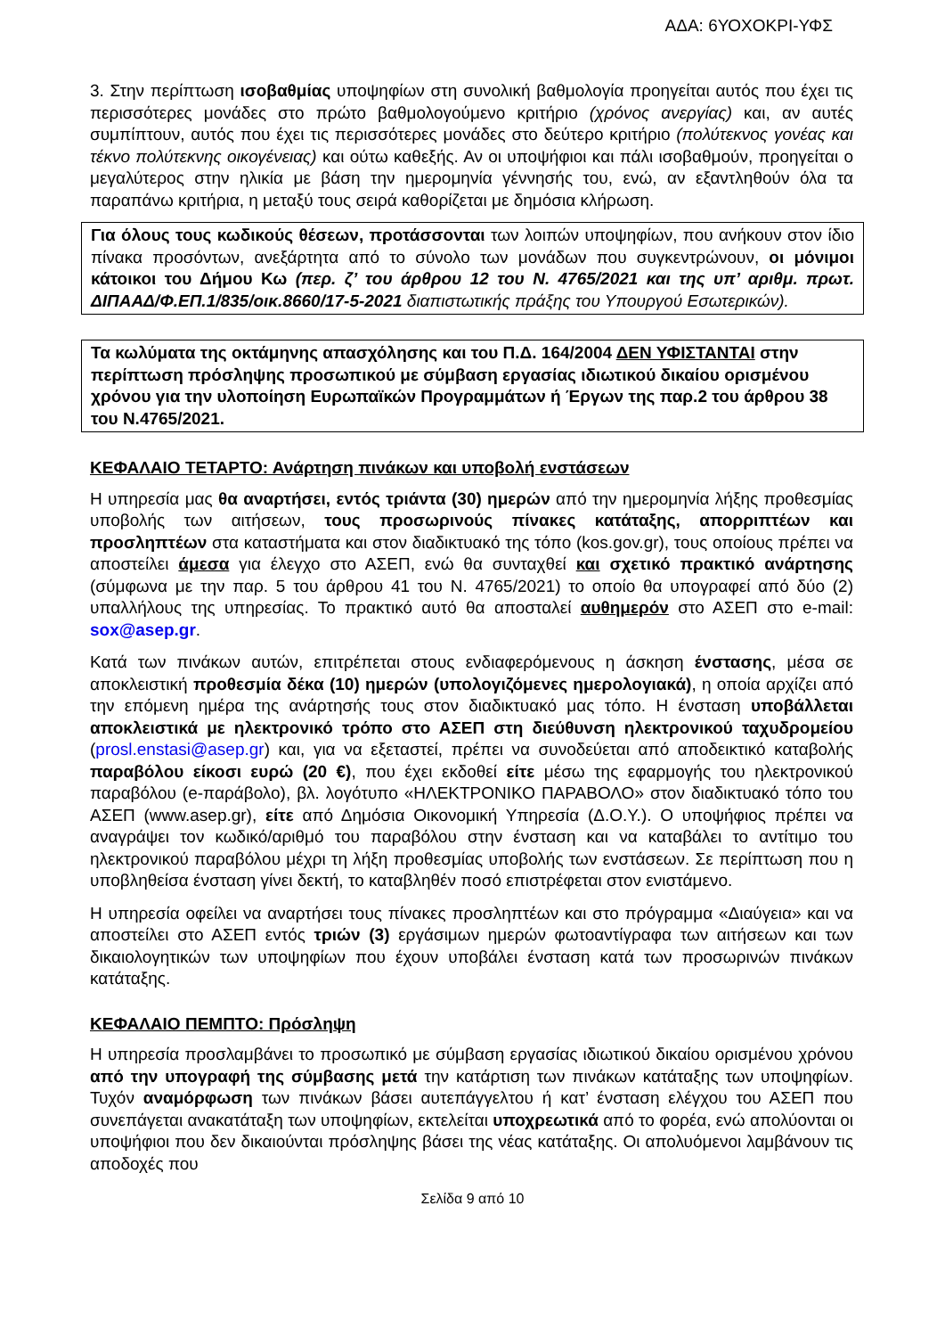ΑΔΑ: 6ΥΟΧΟΚΡΙ-ΥΦΣ
3. Στην περίπτωση ισοβαθμίας υποψηφίων στη συνολική βαθμολογία προηγείται αυτός που έχει τις περισσότερες μονάδες στο πρώτο βαθμολογούμενο κριτήριο (χρόνος ανεργίας) και, αν αυτές συμπίπτουν, αυτός που έχει τις περισσότερες μονάδες στο δεύτερο κριτήριο (πολύτεκνος γονέας και τέκνο πολύτεκνης οικογένειας) και ούτω καθεξής. Αν οι υποψήφιοι και πάλι ισοβαθμούν, προηγείται ο μεγαλύτερος στην ηλικία με βάση την ημερομηνία γέννησής του, ενώ, αν εξαντληθούν όλα τα παραπάνω κριτήρια, η μεταξύ τους σειρά καθορίζεται με δημόσια κλήρωση.
Για όλους τους κωδικούς θέσεων, προτάσσονται των λοιπών υποψηφίων, που ανήκουν στον ίδιο πίνακα προσόντων, ανεξάρτητα από το σύνολο των μονάδων που συγκεντρώνουν, οι μόνιμοι κάτοικοι του Δήμου Κω (περ. ζ’ του άρθρου 12 του Ν. 4765/2021 και της υπ’ αριθμ. πρωτ. ΔΙΠΑΑΔ/Φ.ΕΠ.1/835/οικ.8660/17-5-2021 διαπιστωτικής πράξης του Υπουργού Εσωτερικών).
Τα κωλύματα της οκτάμηνης απασχόλησης και του Π.Δ. 164/2004 ΔΕΝ ΥΦΙΣΤΑΝΤΑΙ στην περίπτωση πρόσληψης προσωπικού με σύμβαση εργασίας ιδιωτικού δικαίου ορισμένου χρόνου για την υλοποίηση Ευρωπαϊκών Προγραμμάτων ή Έργων της παρ.2 του άρθρου 38 του Ν.4765/2021.
ΚΕΦΑΛΑΙΟ ΤΕΤΑΡΤΟ: Ανάρτηση πινάκων και υποβολή ενστάσεων
Η υπηρεσία μας θα αναρτήσει, εντός τριάντα (30) ημερών από την ημερομηνία λήξης προθεσμίας υποβολής των αιτήσεων, τους προσωρινούς πίνακες κατάταξης, απορριπτέων και προσληπτέων στα καταστήματα και στον διαδικτυακό της τόπο (kos.gov.gr), τους οποίους πρέπει να αποστείλει άμεσα για έλεγχο στο ΑΣΕΠ, ενώ θα συνταχθεί και σχετικό πρακτικό ανάρτησης (σύμφωνα με την παρ. 5 του άρθρου 41 του Ν. 4765/2021) το οποίο θα υπογραφεί από δύο (2) υπαλλήλους της υπηρεσίας. Το πρακτικό αυτό θα αποσταλεί αυθημερόν στο ΑΣΕΠ στο e-mail: sox@asep.gr.
Κατά των πινάκων αυτών, επιτρέπεται στους ενδιαφερόμενους η άσκηση ένστασης, μέσα σε αποκλειστική προθεσμία δέκα (10) ημερών (υπολογιζόμενες ημερολογιακά), η οποία αρχίζει από την επόμενη ημέρα της ανάρτησής τους στον διαδικτυακό μας τόπο. Η ένσταση υποβάλλεται αποκλειστικά με ηλεκτρονικό τρόπο στο ΑΣΕΠ στη διεύθυνση ηλεκτρονικού ταχυδρομείου (prosl.enstasi@asep.gr) και, για να εξεταστεί, πρέπει να συνοδεύεται από αποδεικτικό καταβολής παραβόλου είκοσι ευρώ (20 €), που έχει εκδοθεί είτε μέσω της εφαρμογής του ηλεκτρονικού παραβόλου (e-παράβολο), βλ. λογότυπο «ΗΛΕΚΤΡΟΝΙΚΟ ΠΑΡΑΒΟΛΟ» στον διαδικτυακό τόπο του ΑΣΕΠ (www.asep.gr), είτε από Δημόσια Οικονομική Υπηρεσία (Δ.Ο.Υ.). Ο υποψήφιος πρέπει να αναγράψει τον κωδικό/αριθμό του παραβόλου στην ένσταση και να καταβάλει το αντίτιμο του ηλεκτρονικού παραβόλου μέχρι τη λήξη προθεσμίας υποβολής των ενστάσεων. Σε περίπτωση που η υποβληθείσα ένσταση γίνει δεκτή, το καταβληθέν ποσό επιστρέφεται στον ενιστάμενο.
Η υπηρεσία οφείλει να αναρτήσει τους πίνακες προσληπτέων και στο πρόγραμμα «Διαύγεια» και να αποστείλει στο ΑΣΕΠ εντός τριών (3) εργάσιμων ημερών φωτοαντίγραφα των αιτήσεων και των δικαιολογητικών των υποψηφίων που έχουν υποβάλει ένσταση κατά των προσωρινών πινάκων κατάταξης.
ΚΕΦΑΛΑΙΟ ΠΕΜΠΤΟ: Πρόσληψη
Η υπηρεσία προσλαμβάνει το προσωπικό με σύμβαση εργασίας ιδιωτικού δικαίου ορισμένου χρόνου από την υπογραφή της σύμβασης μετά την κατάρτιση των πινάκων κατάταξης των υποψηφίων. Τυχόν αναμόρφωση των πινάκων βάσει αυτεπάγγελτου ή κατ’ ένσταση ελέγχου του ΑΣΕΠ που συνεπάγεται ανακατάταξη των υποψηφίων, εκτελείται υποχρεωτικά από το φορέα, ενώ απολύονται οι υποψήφιοι που δεν δικαιούνται πρόσληψης βάσει της νέας κατάταξης. Οι απολυόμενοι λαμβάνουν τις αποδοχές που
Σελίδα 9 από 10